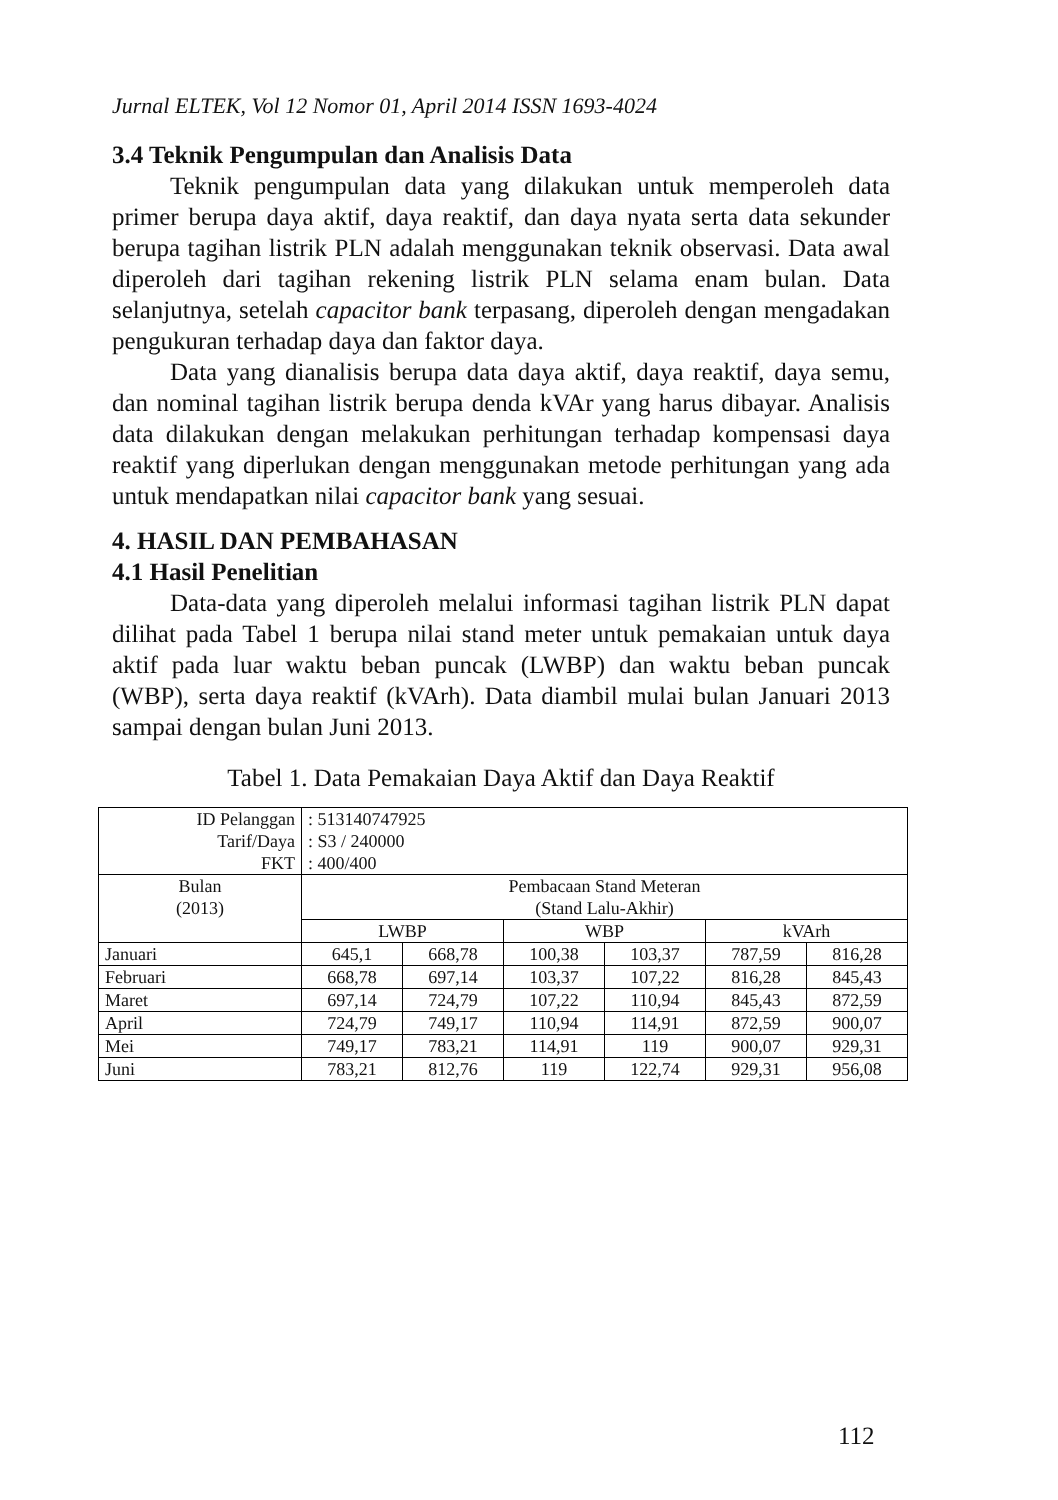Jurnal ELTEK, Vol 12 Nomor 01, April 2014 ISSN 1693-4024
3.4 Teknik Pengumpulan dan Analisis Data
Teknik pengumpulan data yang dilakukan untuk memperoleh data primer berupa daya aktif, daya reaktif, dan daya nyata serta data sekunder berupa tagihan listrik PLN adalah menggunakan teknik observasi. Data awal diperoleh dari tagihan rekening listrik PLN selama enam bulan. Data selanjutnya, setelah capacitor bank terpasang, diperoleh dengan mengadakan pengukuran terhadap daya dan faktor daya.
Data yang dianalisis berupa data daya aktif, daya reaktif, daya semu, dan nominal tagihan listrik berupa denda kVAr yang harus dibayar. Analisis data dilakukan dengan melakukan perhitungan terhadap kompensasi daya reaktif yang diperlukan dengan menggunakan metode perhitungan yang ada untuk mendapatkan nilai capacitor bank yang sesuai.
4. HASIL DAN PEMBAHASAN
4.1 Hasil Penelitian
Data-data yang diperoleh melalui informasi tagihan listrik PLN dapat dilihat pada Tabel 1 berupa nilai stand meter untuk pemakaian untuk daya aktif pada luar waktu beban puncak (LWBP) dan waktu beban puncak (WBP), serta daya reaktif (kVArh). Data diambil mulai bulan Januari 2013 sampai dengan bulan Juni 2013.
Tabel 1. Data Pemakaian Daya Aktif dan Daya Reaktif
| ID Pelanggan Tarif/Daya FKT | : 513140747925 : S3 / 240000 : 400/400 | | | | | |
| Bulan (2013) | Pembacaan Stand Meteran (Stand Lalu-Akhir) | | | | | |
| | LWBP | | WBP | | kVArh | |
| Januari | 645,1 | 668,78 | 100,38 | 103,37 | 787,59 | 816,28 |
| Februari | 668,78 | 697,14 | 103,37 | 107,22 | 816,28 | 845,43 |
| Maret | 697,14 | 724,79 | 107,22 | 110,94 | 845,43 | 872,59 |
| April | 724,79 | 749,17 | 110,94 | 114,91 | 872,59 | 900,07 |
| Mei | 749,17 | 783,21 | 114,91 | 119 | 900,07 | 929,31 |
| Juni | 783,21 | 812,76 | 119 | 122,74 | 929,31 | 956,08 |
112